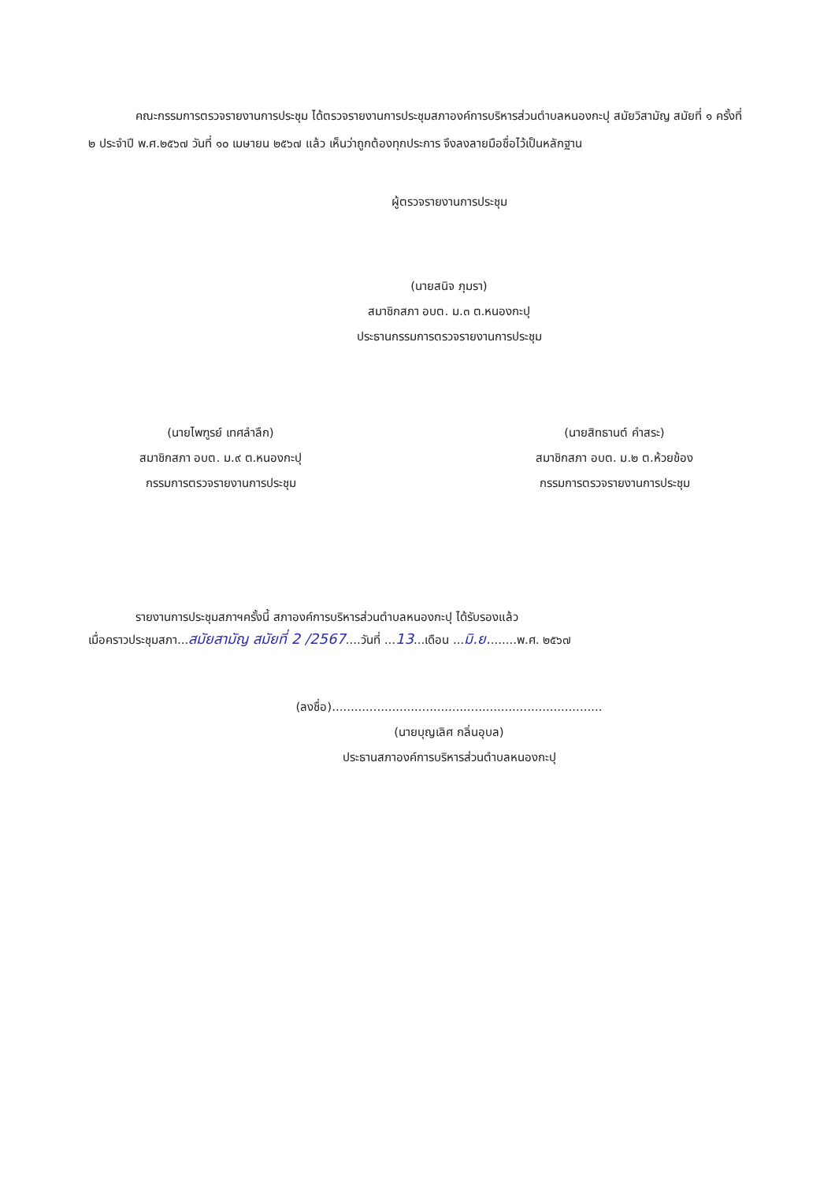คณะกรรมการตรวจรายงานการประชุม ได้ตรวจรายงานการประชุมสภาองค์การบริหารส่วนตำบลหนองกะปุ สมัยวิสามัญ สมัยที่ ๑ ครั้งที่ ๒ ประจำปี พ.ศ.๒๕๖๗ วันที่ ๑๐ เมษายน ๒๕๖๗ แล้ว เห็นว่าถูกต้องทุกประการ จึงลงลายมือชื่อไว้เป็นหลักฐาน
ผู้ตรวจรายงานการประชุม
(นายสนิจ ภุมรา)
สมาชิกสภา อบต. ม.๓ ต.หนองกะปุ
ประธานกรรมการตรวจรายงานการประชุม
(นายไพฑูรย์ เทศลำลึก)
สมาชิกสภา อบต. ม.๙ ต.หนองกะปุ
กรรมการตรวจรายงานการประชุม
(นายสิทธานต์ คำสระ)
สมาชิกสภา อบต. ม.๒ ต.ห้วยข้อง
กรรมการตรวจรายงานการประชุม
รายงานการประชุมสภาฯครั้งนี้ สภาองค์การบริหารส่วนตำบลหนองกะปุ ได้รับรองแล้ว
เมื่อคราวประชุมสภา...สมัยสามัญ สมัยที่ 2 /2567....วันที่ ...13...เดือน ...มิ.ย........พ.ศ. ๒๕๖๗
(ลงชื่อ)........................................................................
(นายบุญเลิศ กลิ่นอุบล)
ประธานสภาองค์การบริหารส่วนตำบลหนองกะปุ